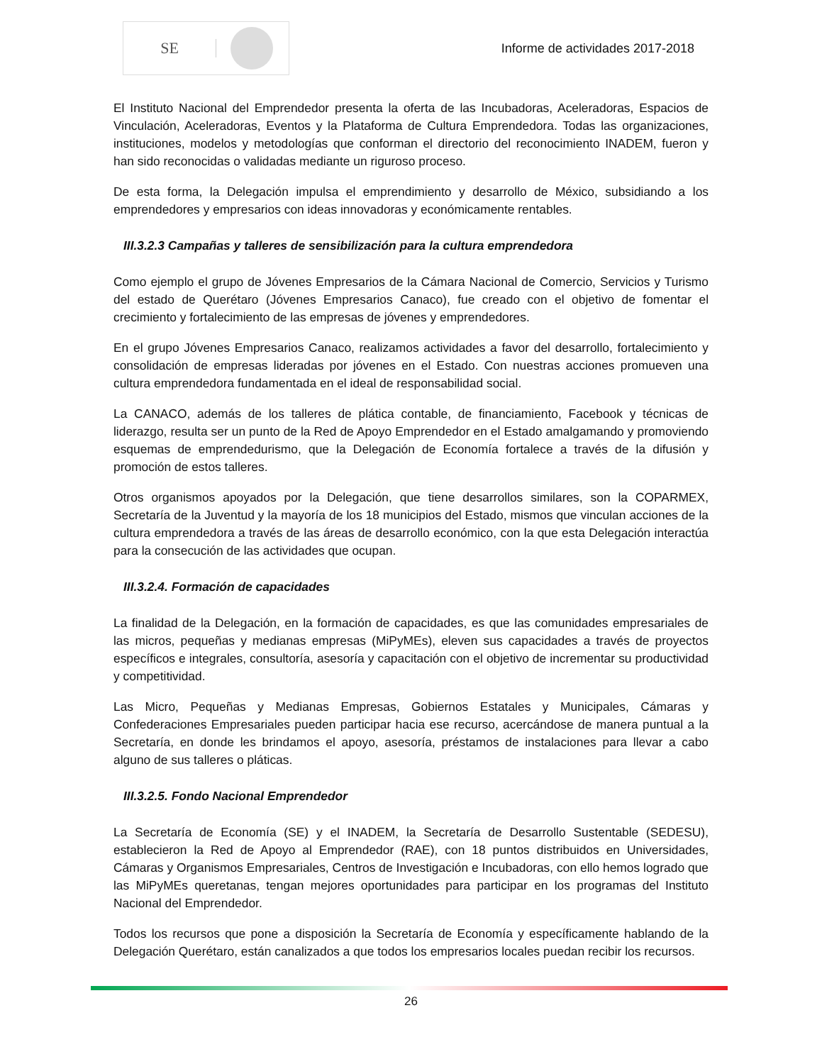SE
Informe de actividades 2017-2018
El Instituto Nacional del Emprendedor presenta la oferta de las Incubadoras, Aceleradoras, Espacios de Vinculación, Aceleradoras, Eventos y la Plataforma de Cultura Emprendedora. Todas las organizaciones, instituciones, modelos y metodologías que conforman el directorio del reconocimiento INADEM, fueron y han sido reconocidas o validadas mediante un riguroso proceso.
De esta forma, la Delegación impulsa el emprendimiento y desarrollo de México, subsidiando a los emprendedores y empresarios con ideas innovadoras y económicamente rentables.
III.3.2.3 Campañas y talleres de sensibilización para la cultura emprendedora
Como ejemplo el grupo de Jóvenes Empresarios de la Cámara Nacional de Comercio, Servicios y Turismo del estado de Querétaro (Jóvenes Empresarios Canaco), fue creado con el objetivo de fomentar el crecimiento y fortalecimiento de las empresas de jóvenes y emprendedores.
En el grupo Jóvenes Empresarios Canaco, realizamos actividades a favor del desarrollo, fortalecimiento y consolidación de empresas lideradas por jóvenes en el Estado. Con nuestras acciones promueven una cultura emprendedora fundamentada en el ideal de responsabilidad social.
La CANACO, además de los talleres de plática contable, de financiamiento, Facebook y técnicas de liderazgo, resulta ser un punto de la Red de Apoyo Emprendedor en el Estado amalgamando y promoviendo esquemas de emprendedurismo, que la Delegación de Economía fortalece a través de la difusión y promoción de estos talleres.
Otros organismos apoyados por la Delegación, que tiene desarrollos similares, son la COPARMEX, Secretaría de la Juventud y la mayoría de los 18 municipios del Estado, mismos que vinculan acciones de la cultura emprendedora a través de las áreas de desarrollo económico, con la que esta Delegación interactúa para la consecución de las actividades que ocupan.
III.3.2.4. Formación de capacidades
La finalidad de la Delegación, en la formación de capacidades, es que las comunidades empresariales de las micros, pequeñas y medianas empresas (MiPyMEs), eleven sus capacidades a través de proyectos específicos e integrales, consultoría, asesoría y capacitación con el objetivo de incrementar su productividad y competitividad.
Las Micro, Pequeñas y Medianas Empresas, Gobiernos Estatales y Municipales, Cámaras y Confederaciones Empresariales pueden participar hacia ese recurso, acercándose de manera puntual a la Secretaría, en donde les brindamos el apoyo, asesoría, préstamos de instalaciones para llevar a cabo alguno de sus talleres o pláticas.
III.3.2.5. Fondo Nacional Emprendedor
La Secretaría de Economía (SE) y el INADEM, la Secretaría de Desarrollo Sustentable (SEDESU), establecieron la Red de Apoyo al Emprendedor (RAE), con 18 puntos distribuidos en Universidades, Cámaras y Organismos Empresariales, Centros de Investigación e Incubadoras, con ello hemos logrado que las MiPyMEs queretanas, tengan mejores oportunidades para participar en los programas del Instituto Nacional del Emprendedor.
Todos los recursos que pone a disposición la Secretaría de Economía y específicamente hablando de la Delegación Querétaro, están canalizados a que todos los empresarios locales puedan recibir los recursos.
26